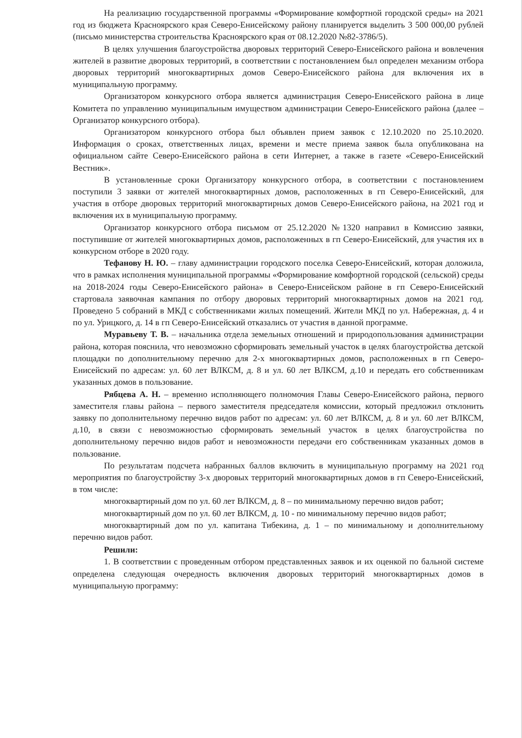На реализацию государственной программы «Формирование комфортной городской среды» на 2021 год из бюджета Красноярского края Северо-Енисейскому району планируется выделить 3 500 000,00 рублей (письмо министерства строительства Красноярского края от 08.12.2020 №82-3786/5).
В целях улучшения благоустройства дворовых территорий Северо-Енисейского района и вовлечения жителей в развитие дворовых территорий, в соответствии с постановлением был определен механизм отбора дворовых территорий многоквартирных домов Северо-Енисейского района для включения их в муниципальную программу.
Организатором конкурсного отбора является администрация Северо-Енисейского района в лице Комитета по управлению муниципальным имуществом администрации Северо-Енисейского района (далее – Организатор конкурсного отбора).
Организатором конкурсного отбора был объявлен прием заявок с 12.10.2020 по 25.10.2020. Информация о сроках, ответственных лицах, времени и месте приема заявок была опубликована на официальном сайте Северо-Енисейского района в сети Интернет, а также в газете «Северо-Енисейский Вестник».
В установленные сроки Организатору конкурсного отбора, в соответствии с постановлением поступили 3 заявки от жителей многоквартирных домов, расположенных в гп Северо-Енисейский, для участия в отборе дворовых территорий многоквартирных домов Северо-Енисейского района, на 2021 год и включения их в муниципальную программу.
Организатор конкурсного отбора письмом от 25.12.2020 №1320 направил в Комиссию заявки, поступившие от жителей многоквартирных домов, расположенных в гп Северо-Енисейский, для участия их в конкурсном отборе в 2020 году.
Тефанову Н. Ю. – главу администрации городского поселка Северо-Енисейский, которая доложила, что в рамках исполнения муниципальной программы «Формирование комфортной городской (сельской) среды на 2018-2024 годы Северо-Енисейского района» в Северо-Енисейском районе в гп Северо-Енисейский стартовала заявочная кампания по отбору дворовых территорий многоквартирных домов на 2021 год. Проведено 5 собраний в МКД с собственниками жилых помещений. Жители МКД по ул. Набережная, д. 4 и по ул. Урицкого, д. 14 в гп Северо-Енисейский отказались от участия в данной программе.
Муравьеву Т. В. – начальника отдела земельных отношений и природопользования администрации района, которая пояснила, что невозможно сформировать земельный участок в целях благоустройства детской площадки по дополнительному перечню для 2-х многоквартирных домов, расположенных в гп Северо-Енисейский по адресам: ул. 60 лет ВЛКСМ, д. 8 и ул. 60 лет ВЛКСМ, д.10 и передать его собственникам указанных домов в пользование.
Рябцева А. Н. – временно исполняющего полномочия Главы Северо-Енисейского района, первого заместителя главы района – первого заместителя председателя комиссии, который предложил отклонить заявку по дополнительному перечню видов работ по адресам: ул. 60 лет ВЛКСМ, д. 8 и ул. 60 лет ВЛКСМ, д.10, в связи с невозможностью сформировать земельный участок в целях благоустройства по дополнительному перечню видов работ и невозможности передачи его собственникам указанных домов в пользование.
По результатам подсчета набранных баллов включить в муниципальную программу на 2021 год мероприятия по благоустройству 3-х дворовых территорий многоквартирных домов в гп Северо-Енисейский, в том числе:
многоквартирный дом по ул. 60 лет ВЛКСМ, д. 8 – по минимальному перечню видов работ;
многоквартирный дом по ул. 60 лет ВЛКСМ, д. 10 - по минимальному перечню видов работ;
многоквартирный дом по ул. капитана Тибекина, д. 1 – по минимальному и дополнительному перечню видов работ.
Решили:
1. В соответствии с проведенным отбором представленных заявок и их оценкой по бальной системе определена следующая очередность включения дворовых территорий многоквартирных домов в муниципальную программу: